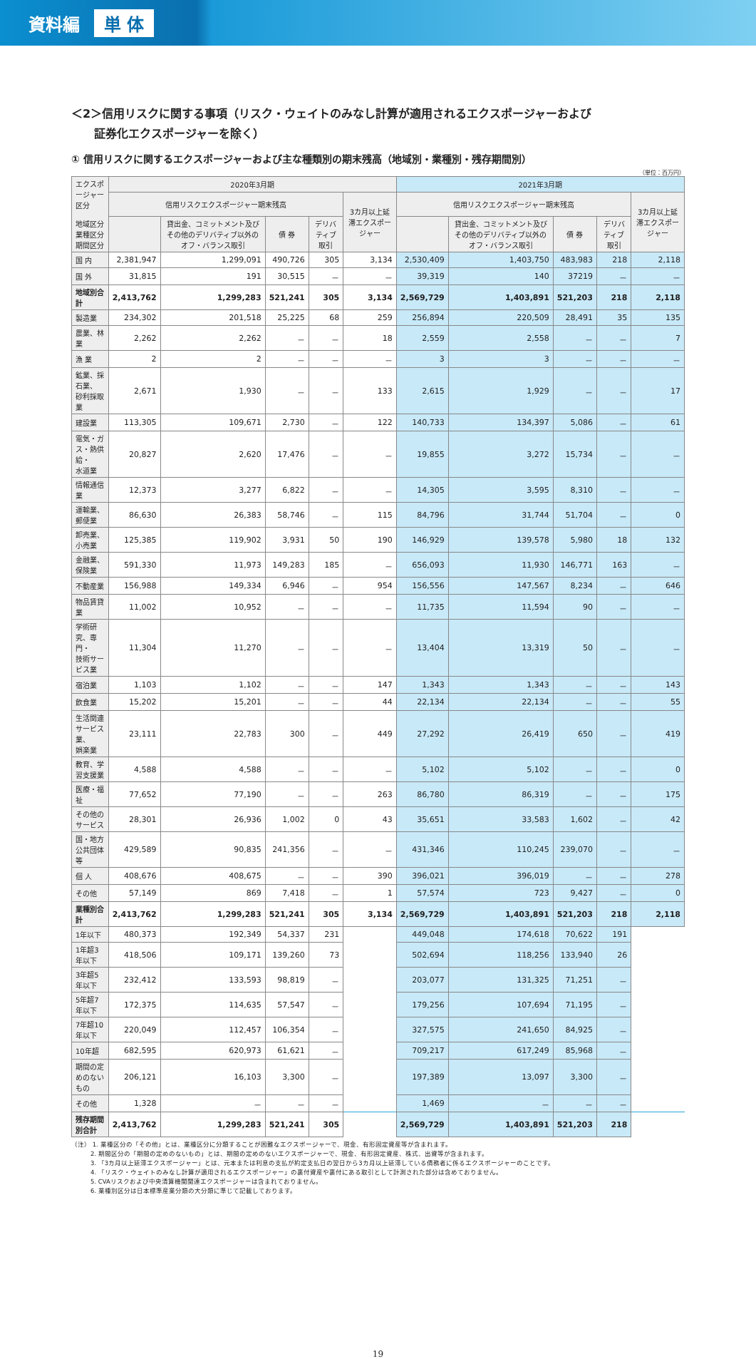資料編 単 体
＜2＞信用リスクに関する事項（リスク・ウェイトのみなし計算が適用されるエクスポージャーおよび
　　証券化エクスポージャーを除く）
① 信用リスクに関するエクスポージャーおよび主な種類別の期末残高（地域別・業種別・残存期間別）
（単位：百万円）
| エクスポージャー区分 地域区分 業種区分 期間区分 | 2020年3月期 | | | | | 2021年3月期 | | | | |
| --- | --- | --- | --- | --- | --- | --- | --- | --- | --- | --- |
| | 信用リスクエクスポージャー期末残高 | | | | 3カ月以上延滞エクスポージャー | 信用リスクエクスポージャー期末残高 | | | | 3カ月以上延滞エクスポージャー |
| | | 貸出金、コミットメント及びその他のデリバティブ以外のオフ・バランス取引 | 債 券 | デリバティブ取引 | | | 貸出金、コミットメント及びその他のデリバティブ以外のオフ・バランス取引 | 債 券 | デリバティブ取引 | |
| 国 内 | 2,381,947 | 1,299,091 | 490,726 | 305 | 3,134 | 2,530,409 | 1,403,750 | 483,983 | 218 | 2,118 |
| 国 外 | 31,815 | 191 | 30,515 | － | － | 39,319 | 140 | 37219 | － | － |
| 地域別合計 | 2,413,762 | 1,299,283 | 521,241 | 305 | 3,134 | 2,569,729 | 1,403,891 | 521,203 | 218 | 2,118 |
| 製造業 | 234,302 | 201,518 | 25,225 | 68 | 259 | 256,894 | 220,509 | 28,491 | 35 | 135 |
| 農業、林業 | 2,262 | 2,262 | － | － | 18 | 2,559 | 2,558 | － | － | 7 |
| 漁 業 | 2 | 2 | － | － | － | 3 | 3 | － | － | － |
| 鉱業、採石業、 砂利採取業 | 2,671 | 1,930 | － | － | 133 | 2,615 | 1,929 | － | － | 17 |
| 建設業 | 113,305 | 109,671 | 2,730 | － | 122 | 140,733 | 134,397 | 5,086 | － | 61 |
| 電気・ガス・熱供給・ 水道業 | 20,827 | 2,620 | 17,476 | － | － | 19,855 | 3,272 | 15,734 | － | － |
| 情報通信業 | 12,373 | 3,277 | 6,822 | － | － | 14,305 | 3,595 | 8,310 | － | － |
| 運輸業、郵便業 | 86,630 | 26,383 | 58,746 | － | 115 | 84,796 | 31,744 | 51,704 | － | 0 |
| 卸売業、小売業 | 125,385 | 119,902 | 3,931 | 50 | 190 | 146,929 | 139,578 | 5,980 | 18 | 132 |
| 金融業、保険業 | 591,330 | 11,973 | 149,283 | 185 | － | 656,093 | 11,930 | 146,771 | 163 | － |
| 不動産業 | 156,988 | 149,334 | 6,946 | － | 954 | 156,556 | 147,567 | 8,234 | － | 646 |
| 物品賃貸業 | 11,002 | 10,952 | － | － | － | 11,735 | 11,594 | 90 | － | － |
| 学術研究、専門・ 技術サービス業 | 11,304 | 11,270 | － | － | － | 13,404 | 13,319 | 50 | － | － |
| 宿泊業 | 1,103 | 1,102 | － | － | 147 | 1,343 | 1,343 | － | － | 143 |
| 飲食業 | 15,202 | 15,201 | － | － | 44 | 22,134 | 22,134 | － | － | 55 |
| 生活関連サービス業、 娯楽業 | 23,111 | 22,783 | 300 | － | 449 | 27,292 | 26,419 | 650 | － | 419 |
| 教育、学習支援業 | 4,588 | 4,588 | － | － | － | 5,102 | 5,102 | － | － | 0 |
| 医療・福祉 | 77,652 | 77,190 | － | － | 263 | 86,780 | 86,319 | － | － | 175 |
| その他のサービス | 28,301 | 26,936 | 1,002 | 0 | 43 | 35,651 | 33,583 | 1,602 | － | 42 |
| 国・地方公共団体等 | 429,589 | 90,835 | 241,356 | － | － | 431,346 | 110,245 | 239,070 | － | － |
| 個 人 | 408,676 | 408,675 | － | － | 390 | 396,021 | 396,019 | － | － | 278 |
| その他 | 57,149 | 869 | 7,418 | － | 1 | 57,574 | 723 | 9,427 | － | 0 |
| 業種別合計 | 2,413,762 | 1,299,283 | 521,241 | 305 | 3,134 | 2,569,729 | 1,403,891 | 521,203 | 218 | 2,118 |
| 1年以下 | 480,373 | 192,349 | 54,337 | 231 | | 449,048 | 174,618 | 70,622 | 191 | |
| 1年超3年以下 | 418,506 | 109,171 | 139,260 | 73 | | 502,694 | 118,256 | 133,940 | 26 | |
| 3年超5年以下 | 232,412 | 133,593 | 98,819 | － | | 203,077 | 131,325 | 71,251 | － | |
| 5年超7年以下 | 172,375 | 114,635 | 57,547 | － | | 179,256 | 107,694 | 71,195 | － | |
| 7年超10年以下 | 220,049 | 112,457 | 106,354 | － | | 327,575 | 241,650 | 84,925 | － | |
| 10年超 | 682,595 | 620,973 | 61,621 | － | | 709,217 | 617,249 | 85,968 | － | |
| 期間の定めのないもの | 206,121 | 16,103 | 3,300 | － | | 197,389 | 13,097 | 3,300 | － | |
| その他 | 1,328 | － | － | － | | 1,469 | － | － | － | |
| 残存期間別合計 | 2,413,762 | 1,299,283 | 521,241 | 305 | | 2,569,729 | 1,403,891 | 521,203 | 218 | |
（注） 1. 業種区分の「その他」とは、業種区分に分類することが困難なエクスポージャーで、現金、有形固定資産等が含まれます。
　　　2. 期間区分の「期間の定めのないもの」とは、期間の定めのないエクスポージャーで、現金、有形固定資産、株式、出資等が含まれます。
　　　3. 「3カ月以上延滞エクスポージャー」とは、元本または利息の支払が約定支払日の翌日から3カ月以上延滞している債務者に係るエクスポージャーのことです。
　　　4. 「リスク・ウェイトのみなし計算が適用されるエクスポージャー」の裏付資産や裏付にある取引として計測された部分は含めておりません。
　　　5. CVAリスクおよび中央清算機関関連エクスポージャーは含まれておりません。
　　　6. 業種別区分は日本標準産業分類の大分類に準じて記載しております。
19